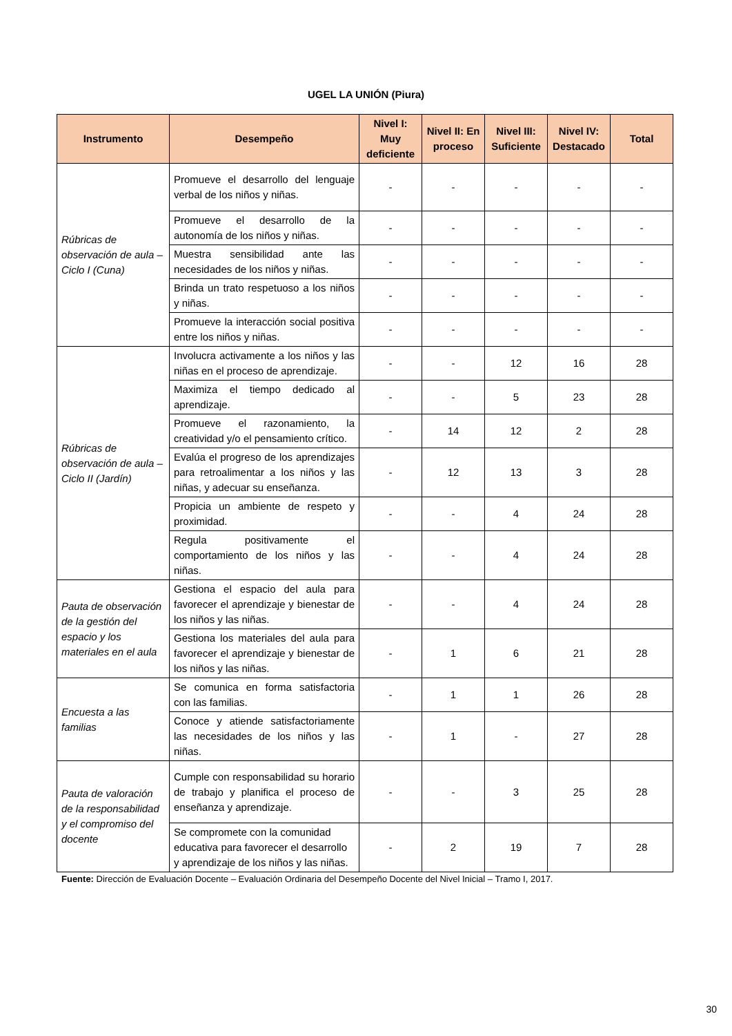UGEL LA UNIÓN (Piura)
| Instrumento | Desempeño | Nivel I: Muy deficiente | Nivel II: En proceso | Nivel III: Suficiente | Nivel IV: Destacado | Total |
| --- | --- | --- | --- | --- | --- | --- |
| Rúbricas de observación de aula – Ciclo I (Cuna) | Promueve el desarrollo del lenguaje verbal de los niños y niñas. | - | - | - | - | - |
| | Promueve el desarrollo de la autonomía de los niños y niñas. | - | - | - | - | - |
| | Muestra sensibilidad ante las necesidades de los niños y niñas. | - | - | - | - | - |
| | Brinda un trato respetuoso a los niños y niñas. | - | - | - | - | - |
| | Promueve la interacción social positiva entre los niños y niñas. | - | - | - | - | - |
| Rúbricas de observación de aula – Ciclo II (Jardín) | Involucra activamente a los niños y las niñas en el proceso de aprendizaje. | - | - | 12 | 16 | 28 |
| | Maximiza el tiempo dedicado al aprendizaje. | - | - | 5 | 23 | 28 |
| | Promueve el razonamiento, la creatividad y/o el pensamiento crítico. | - | 14 | 12 | 2 | 28 |
| | Evalúa el progreso de los aprendizajes para retroalimentar a los niños y las niñas, y adecuar su enseñanza. | - | 12 | 13 | 3 | 28 |
| | Propicia un ambiente de respeto y proximidad. | - | - | 4 | 24 | 28 |
| | Regula positivamente el comportamiento de los niños y las niñas. | - | - | 4 | 24 | 28 |
| Pauta de observación de la gestión del espacio y los materiales en el aula | Gestiona el espacio del aula para favorecer el aprendizaje y bienestar de los niños y las niñas. | - | - | 4 | 24 | 28 |
| | Gestiona los materiales del aula para favorecer el aprendizaje y bienestar de los niños y las niñas. | - | 1 | 6 | 21 | 28 |
| Encuesta a las familias | Se comunica en forma satisfactoria con las familias. | - | 1 | 1 | 26 | 28 |
| | Conoce y atiende satisfactoriamente las necesidades de los niños y las niñas. | - | 1 | - | 27 | 28 |
| Pauta de valoración de la responsabilidad y el compromiso del docente | Cumple con responsabilidad su horario de trabajo y planifica el proceso de enseñanza y aprendizaje. | - | - | 3 | 25 | 28 |
| | Se compromete con la comunidad educativa para favorecer el desarrollo y aprendizaje de los niños y las niñas. | - | 2 | 19 | 7 | 28 |
Fuente: Dirección de Evaluación Docente – Evaluación Ordinaria del Desempeño Docente del Nivel Inicial – Tramo I, 2017.
30